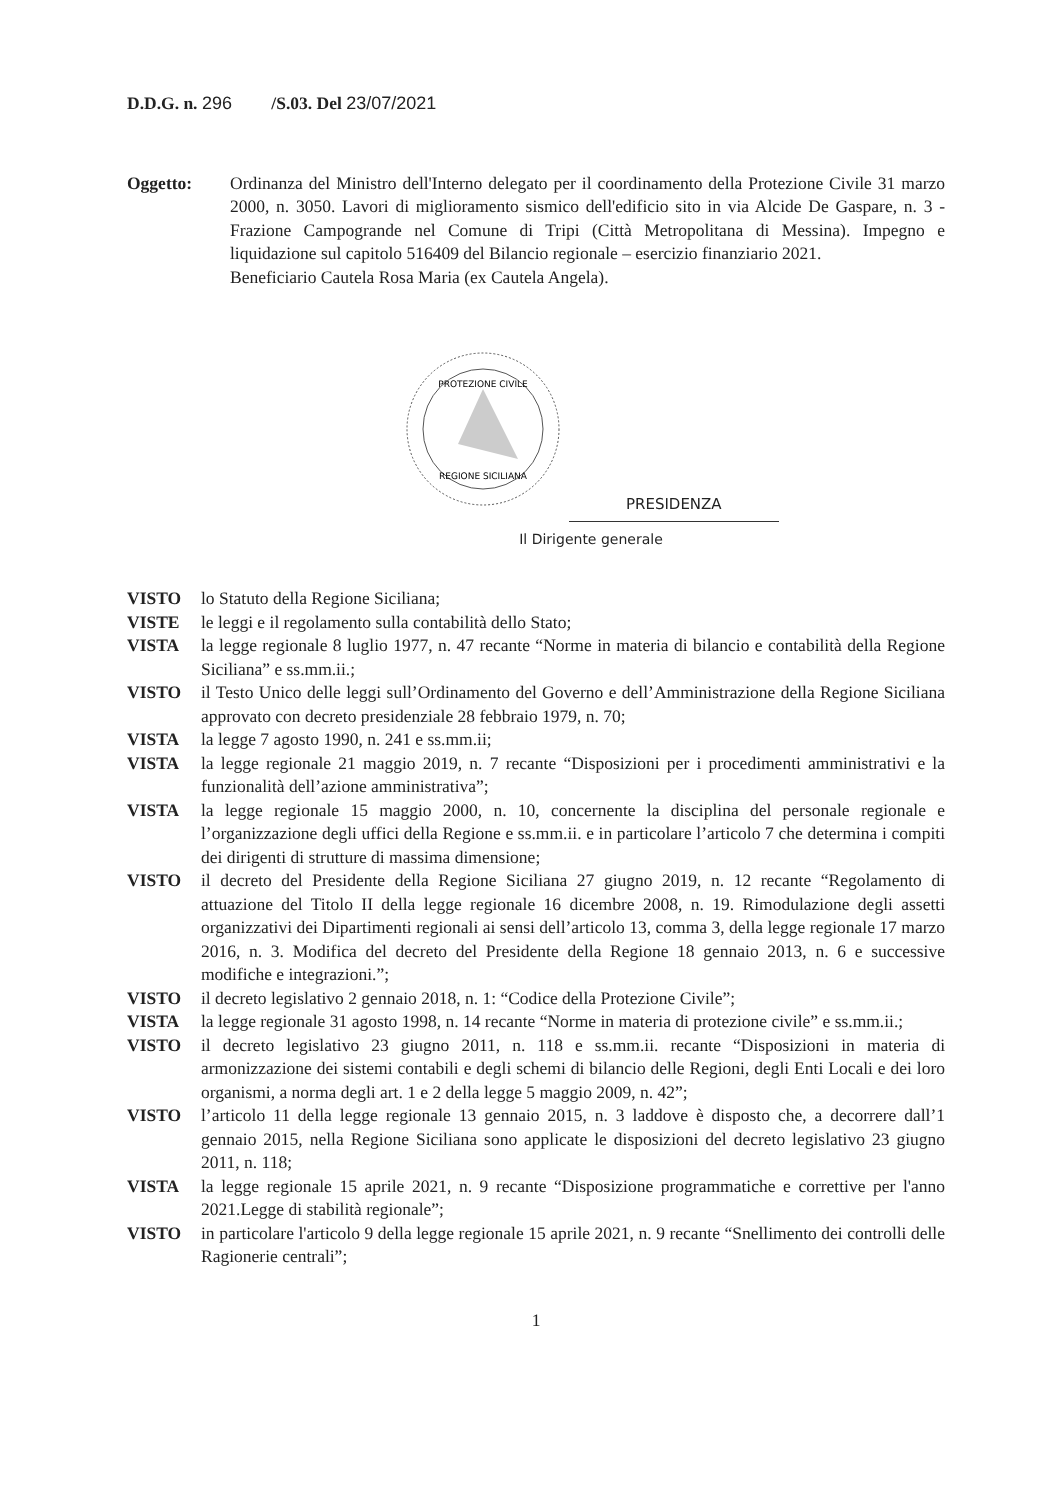D.D.G. n. 296 /S.03. Del 23/07/2021
Oggetto: Ordinanza del Ministro dell'Interno delegato per il coordinamento della Protezione Civile 31 marzo 2000, n. 3050. Lavori di miglioramento sismico dell'edificio sito in via Alcide De Gaspare, n. 3 - Frazione Campogrande nel Comune di Tripi (Città Metropolitana di Messina). Impegno e liquidazione sul capitolo 516409 del Bilancio regionale – esercizio finanziario 2021.
Beneficiario Cautela Rosa Maria (ex Cautela Angela).
PROTEZIONE CIVILE
REGIONE SICILIANA
PRESIDENZA
Il Dirigente generale
VISTO lo Statuto della Regione Siciliana;
VISTE le leggi e il regolamento sulla contabilità dello Stato;
VISTA la legge regionale 8 luglio 1977, n. 47 recante “Norme in materia di bilancio e contabilità della Regione Siciliana” e ss.mm.ii.;
VISTO il Testo Unico delle leggi sull’Ordinamento del Governo e dell’Amministrazione della Regione Siciliana approvato con decreto presidenziale 28 febbraio 1979, n. 70;
VISTA la legge 7 agosto 1990, n. 241 e ss.mm.ii;
VISTA la legge regionale 21 maggio 2019, n. 7 recante “Disposizioni per i procedimenti amministrativi e la funzionalità dell’azione amministrativa”;
VISTA la legge regionale 15 maggio 2000, n. 10, concernente la disciplina del personale regionale e l’organizzazione degli uffici della Regione e ss.mm.ii. e in particolare l’articolo 7 che determina i compiti dei dirigenti di strutture di massima dimensione;
VISTO il decreto del Presidente della Regione Siciliana 27 giugno 2019, n. 12 recante “Regolamento di attuazione del Titolo II della legge regionale 16 dicembre 2008, n. 19. Rimodulazione degli assetti organizzativi dei Dipartimenti regionali ai sensi dell’articolo 13, comma 3, della legge regionale 17 marzo 2016, n. 3. Modifica del decreto del Presidente della Regione 18 gennaio 2013, n. 6 e successive modifiche e integrazioni.”;
VISTO il decreto legislativo 2 gennaio 2018, n. 1: “Codice della Protezione Civile”;
VISTA la legge regionale 31 agosto 1998, n. 14 recante “Norme in materia di protezione civile” e ss.mm.ii.;
VISTO il decreto legislativo 23 giugno 2011, n. 118 e ss.mm.ii. recante “Disposizioni in materia di armonizzazione dei sistemi contabili e degli schemi di bilancio delle Regioni, degli Enti Locali e dei loro organismi, a norma degli art. 1 e 2 della legge 5 maggio 2009, n. 42”;
VISTO l’articolo 11 della legge regionale 13 gennaio 2015, n. 3 laddove è disposto che, a decorrere dall’1 gennaio 2015, nella Regione Siciliana sono applicate le disposizioni del decreto legislativo 23 giugno 2011, n. 118;
VISTA la legge regionale 15 aprile 2021, n. 9 recante “Disposizione programmatiche e correttive per l'anno 2021.Legge di stabilità regionale”;
VISTO in particolare l'articolo 9 della legge regionale 15 aprile 2021, n. 9 recante “Snellimento dei controlli delle Ragionerie centrali”;
1